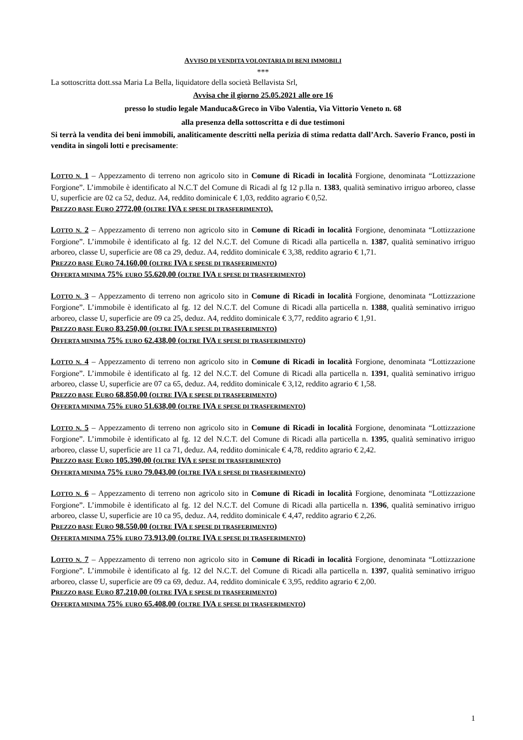AVVISO DI VENDITA VOLONTARIA DI BENI IMMOBILI
***
La sottoscritta dott.ssa Maria La Bella, liquidatore della società Bellavista Srl,
Avvisa che il giorno 25.05.2021 alle ore 16
presso lo studio legale Manduca&Greco in Vibo Valentia, Via Vittorio Veneto n. 68
alla presenza della sottoscritta e di due testimoni
Si terrà la vendita dei beni immobili, analiticamente descritti nella perizia di stima redatta dall’Arch. Saverio Franco, posti in vendita in singoli lotti e precisamente:
LOTTO N. 1 – Appezzamento di terreno non agricolo sito in Comune di Ricadi in località Forgione, denominata “Lottizzazione Forgione”. L’immobile è identificato al N.C.T del Comune di Ricadi al fg 12 p.lla n. 1383, qualità seminativo irriguo arboreo, classe U, superficie are 02 ca 52, deduz. A4, reddito dominicale € 1,03, reddito agrario € 0,52.
PREZZO BASE EURO 2772,00 (OLTRE IVA E SPESE DI TRASFERIMENTO).
LOTTO N. 2 – Appezzamento di terreno non agricolo sito in Comune di Ricadi in località Forgione, denominata “Lottizzazione Forgione”. L’immobile è identificato al fg. 12 del N.C.T. del Comune di Ricadi alla particella n. 1387, qualità seminativo irriguo arboreo, classe U, superficie are 08 ca 29, deduz. A4, reddito dominicale € 3,38, reddito agrario € 1,71.
PREZZO BASE EURO 74.160,00 (OLTRE IVA E SPESE DI TRASFERIMENTO)
OFFERTA MINIMA 75% EURO 55.620,00 (OLTRE IVA E SPESE DI TRASFERIMENTO)
LOTTO N. 3 – Appezzamento di terreno non agricolo sito in Comune di Ricadi in località Forgione, denominata “Lottizzazione Forgione”. L’immobile è identificato al fg. 12 del N.C.T. del Comune di Ricadi alla particella n. 1388, qualità seminativo irriguo arboreo, classe U, superficie are 09 ca 25, deduz. A4, reddito dominicale € 3,77, reddito agrario € 1,91.
PREZZO BASE EURO 83.250,00 (OLTRE IVA E SPESE DI TRASFERIMENTO)
OFFERTA MINIMA 75% EURO 62.438,00 (OLTRE IVA E SPESE DI TRASFERIMENTO)
LOTTO N. 4 – Appezzamento di terreno non agricolo sito in Comune di Ricadi in località Forgione, denominata “Lottizzazione Forgione”. L’immobile è identificato al fg. 12 del N.C.T. del Comune di Ricadi alla particella n. 1391, qualità seminativo irriguo arboreo, classe U, superficie are 07 ca 65, deduz. A4, reddito dominicale € 3,12, reddito agrario € 1,58.
PREZZO BASE EURO 68.850,00 (OLTRE IVA E SPESE DI TRASFERIMENTO)
OFFERTA MINIMA 75% EURO 51.638,00 (OLTRE IVA E SPESE DI TRASFERIMENTO)
LOTTO N. 5 – Appezzamento di terreno non agricolo sito in Comune di Ricadi in località Forgione, denominata “Lottizzazione Forgione”. L’immobile è identificato al fg. 12 del N.C.T. del Comune di Ricadi alla particella n. 1395, qualità seminativo irriguo arboreo, classe U, superficie are 11 ca 71, deduz. A4, reddito dominicale € 4,78, reddito agrario € 2,42.
PREZZO BASE EURO 105.390,00 (OLTRE IVA E SPESE DI TRASFERIMENTO)
OFFERTA MINIMA 75% EURO 79.043,00 (OLTRE IVA E SPESE DI TRASFERIMENTO)
LOTTO N. 6 – Appezzamento di terreno non agricolo sito in Comune di Ricadi in località Forgione, denominata “Lottizzazione Forgione”. L’immobile è identificato al fg. 12 del N.C.T. del Comune di Ricadi alla particella n. 1396, qualità seminativo irriguo arboreo, classe U, superficie are 10 ca 95, deduz. A4, reddito dominicale € 4,47, reddito agrario € 2,26.
PREZZO BASE EURO 98.550,00 (OLTRE IVA E SPESE DI TRASFERIMENTO)
OFFERTA MINIMA 75% EURO 73.913,00 (OLTRE IVA E SPESE DI TRASFERIMENTO)
LOTTO N. 7 – Appezzamento di terreno non agricolo sito in Comune di Ricadi in località Forgione, denominata “Lottizzazione Forgione”. L’immobile è identificato al fg. 12 del N.C.T. del Comune di Ricadi alla particella n. 1397, qualità seminativo irriguo arboreo, classe U, superficie are 09 ca 69, deduz. A4, reddito dominicale € 3,95, reddito agrario € 2,00.
PREZZO BASE EURO 87.210,00 (OLTRE IVA E SPESE DI TRASFERIMENTO)
OFFERTA MINIMA 75% EURO 65.408,00 (OLTRE IVA E SPESE DI TRASFERIMENTO)
1